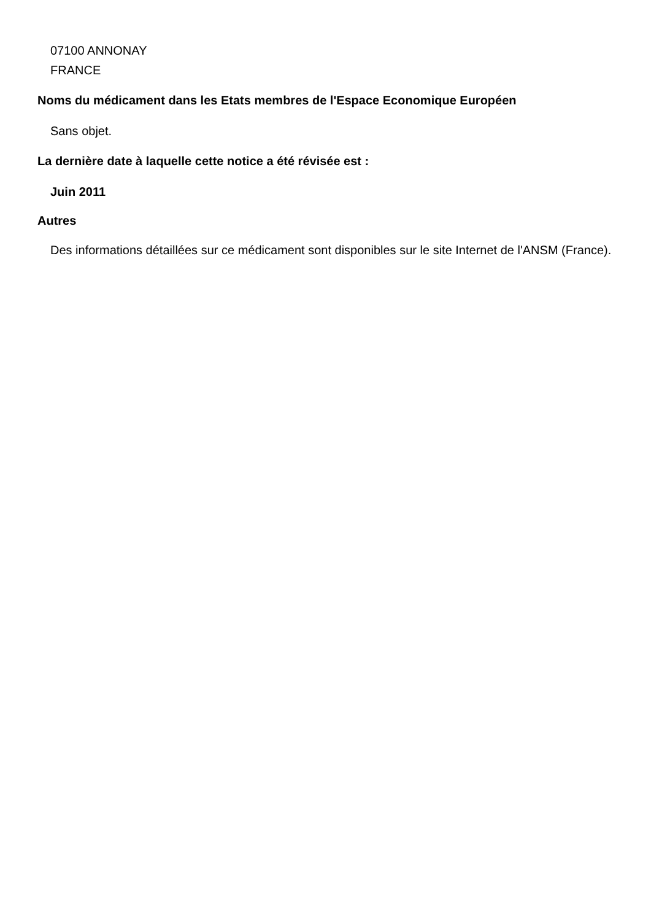07100 ANNONAY
FRANCE
Noms du médicament dans les Etats membres de l'Espace Economique Européen
Sans objet.
La dernière date à laquelle cette notice a été révisée est :
Juin 2011
Autres
Des informations détaillées sur ce médicament sont disponibles sur le site Internet de l'ANSM (France).